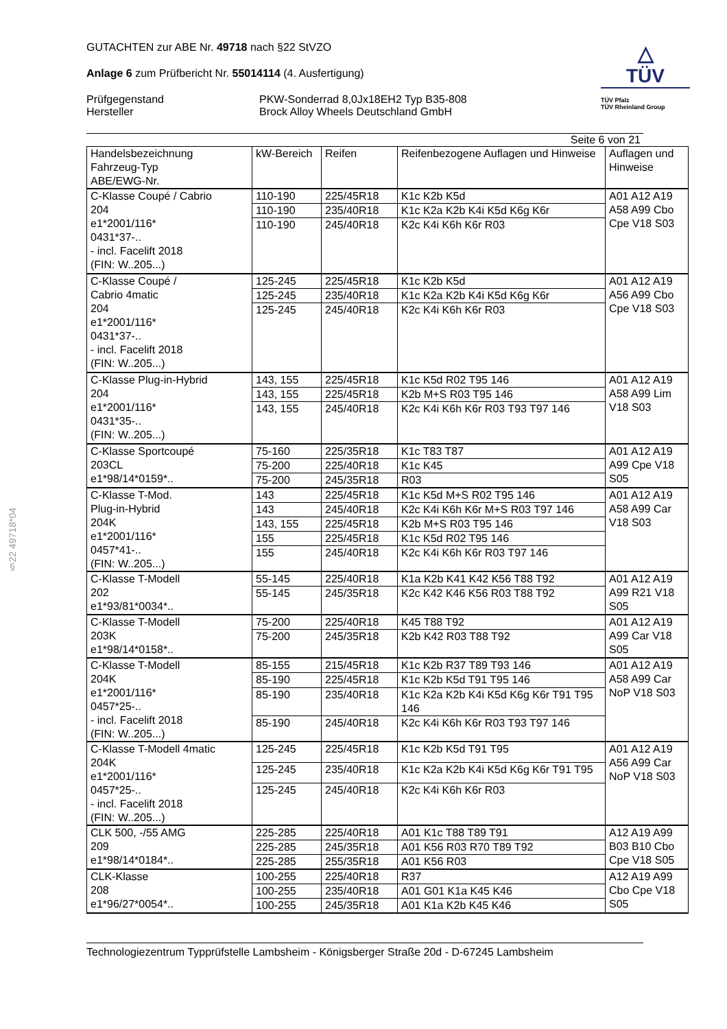§22 49718*04
GUTACHTEN zur ABE Nr. 49718 nach §22 StVZO
Anlage 6 zum Prüfbericht Nr. 55014114 (4. Ausfertigung)
Prüfgegenstand
Hersteller
PKW-Sonderrad 8,0Jx18EH2 Typ B35-808
Brock Alloy Wheels Deutschland GmbH
△
TÜV
TÜV Pfalz
TÜV Rheinland Group
Seite 6 von 21
| Handelsbezeichnung Fahrzeug-Typ ABE/EWG-Nr. | kW-Bereich | Reifen | Reifenbezogene Auflagen und Hinweise | Auflagen und Hinweise |
| --- | --- | --- | --- | --- |
| C-Klasse Coupé / Cabrio 204 e1*2001/116* 0431*37-.. - incl. Facelift 2018 (FIN: W..205...) | 110-190 | 225/45R18 | K1c K2b K5d | A01 A12 A19 A58 A99 Cbo Cpe V18 S03 |
| | 110-190 | 235/40R18 | K1c K2a K2b K4i K5d K6g K6r | |
| | 110-190 | 245/40R18 | K2c K4i K6h K6r R03 | |
| C-Klasse Coupé / Cabrio 4matic 204 e1*2001/116* 0431*37-.. - incl. Facelift 2018 (FIN: W..205...) | 125-245 | 225/45R18 | K1c K2b K5d | A01 A12 A19 A56 A99 Cbo Cpe V18 S03 |
| | 125-245 | 235/40R18 | K1c K2a K2b K4i K5d K6g K6r | |
| | 125-245 | 245/40R18 | K2c K4i K6h K6r R03 | |
| C-Klasse Plug-in-Hybrid 204 e1*2001/116* 0431*35-.. (FIN: W..205...) | 143, 155 | 225/45R18 | K1c K5d R02 T95 146 | A01 A12 A19 A58 A99 Lim V18 S03 |
| | 143, 155 | 225/45R18 | K2b M+S R03 T95 146 | |
| | 143, 155 | 245/40R18 | K2c K4i K6h K6r R03 T93 T97 146 | |
| C-Klasse Sportcoupé 203CL e1*98/14*0159*.. | 75-160 | 225/35R18 | K1c T83 T87 | A01 A12 A19 A99 Cpe V18 S05 |
| | 75-200 | 225/40R18 | K1c K45 | |
| | 75-200 | 245/35R18 | R03 | |
| C-Klasse T-Mod. Plug-in-Hybrid 204K e1*2001/116* 0457*41-.. (FIN: W..205...) | 143 | 225/45R18 | K1c K5d M+S R02 T95 146 | A01 A12 A19 A58 A99 Car V18 S03 |
| | 143 | 245/40R18 | K2c K4i K6h K6r M+S R03 T97 146 | |
| | 143, 155 | 225/45R18 | K2b M+S R03 T95 146 | |
| | 155 | 225/45R18 | K1c K5d R02 T95 146 | |
| | 155 | 245/40R18 | K2c K4i K6h K6r R03 T97 146 | |
| C-Klasse T-Modell 202 e1*93/81*0034*.. | 55-145 | 225/40R18 | K1a K2b K41 K42 K56 T88 T92 | A01 A12 A19 A99 R21 V18 S05 |
| | 55-145 | 245/35R18 | K2c K42 K46 K56 R03 T88 T92 | |
| C-Klasse T-Modell 203K e1*98/14*0158*.. | 75-200 | 225/40R18 | K45 T88 T92 | A01 A12 A19 A99 Car V18 S05 |
| | 75-200 | 245/35R18 | K2b K42 R03 T88 T92 | |
| C-Klasse T-Modell 204K e1*2001/116* 0457*25-.. - incl. Facelift 2018 (FIN: W..205...) | 85-155 | 215/45R18 | K1c K2b R37 T89 T93 146 | A01 A12 A19 A58 A99 Car NoP V18 S03 |
| | 85-190 | 225/45R18 | K1c K2b K5d T91 T95 146 | |
| | 85-190 | 235/40R18 | K1c K2a K2b K4i K5d K6g K6r T91 T95 146 | |
| | 85-190 | 245/40R18 | K2c K4i K6h K6r R03 T93 T97 146 | |
| C-Klasse T-Modell 4matic 204K e1*2001/116* 0457*25-.. - incl. Facelift 2018 (FIN: W..205...) | 125-245 | 225/45R18 | K1c K2b K5d T91 T95 | A01 A12 A19 A56 A99 Car NoP V18 S03 |
| | 125-245 | 235/40R18 | K1c K2a K2b K4i K5d K6g K6r T91 T95 | |
| | 125-245 | 245/40R18 | K2c K4i K6h K6r R03 | |
| CLK 500, -/55 AMG 209 e1*98/14*0184*.. | 225-285 | 225/40R18 | A01 K1c T88 T89 T91 | A12 A19 A99 B03 B10 Cbo Cpe V18 S05 |
| | 225-285 | 245/35R18 | A01 K56 R03 R70 T89 T92 | |
| | 225-285 | 255/35R18 | A01 K56 R03 | |
| CLK-Klasse 208 e1*96/27*0054*.. | 100-255 | 225/40R18 | R37 | A12 A19 A99 Cbo Cpe V18 S05 |
| | 100-255 | 235/40R18 | A01 G01 K1a K45 K46 | |
| | 100-255 | 245/35R18 | A01 K1a K2b K45 K46 | |
Technologiezentrum Typprüfstelle Lambsheim - Königsberger Straße 20d - D-67245 Lambsheim